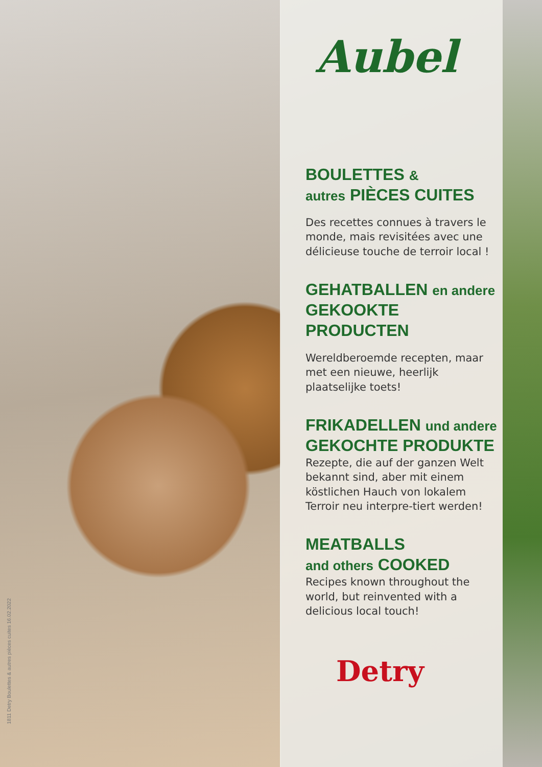1811 Detry Boulettes & autres pièces cuites 16.02.2022
Aubel
BOULETTES &
autres PIÈCES CUITES
Des recettes connues à travers le monde, mais revisitées avec une délicieuse touche de terroir local !
GEHATBALLEN en andere
GEKOOKTE PRODUCTEN
Wereldberoemde recepten, maar met een nieuwe, heerlijk plaatselijke toets!
FRIKADELLEN und andere
GEKOCHTE PRODUKTE
Rezepte, die auf der ganzen Welt bekannt sind, aber mit einem köstlichen Hauch von lokalem Terroir neu interpre-tiert werden!
MEATBALLS
and others COOKED
Recipes known throughout the world, but reinvented with a delicious local touch!
Detry